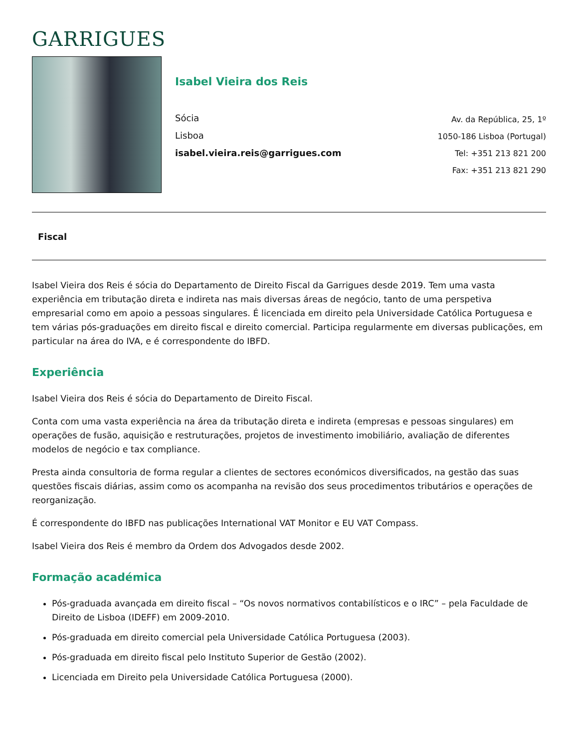GARRIGUES
Isabel Vieira dos Reis
Sócia
Lisboa
isabel.vieira.reis@garrigues.com
Av. da República, 25, 1º
1050-186 Lisboa (Portugal)
Tel: +351 213 821 200
Fax: +351 213 821 290
Fiscal
Isabel Vieira dos Reis é sócia do Departamento de Direito Fiscal da Garrigues desde 2019. Tem uma vasta experiência em tributação direta e indireta nas mais diversas áreas de negócio, tanto de uma perspetiva empresarial como em apoio a pessoas singulares. É licenciada em direito pela Universidade Católica Portuguesa e tem várias pós-graduações em direito fiscal e direito comercial. Participa regularmente em diversas publicações, em particular na área do IVA, e é correspondente do IBFD.
Experiência
Isabel Vieira dos Reis é sócia do Departamento de Direito Fiscal.
Conta com uma vasta experiência na área da tributação direta e indireta (empresas e pessoas singulares) em operações de fusão, aquisição e restruturações, projetos de investimento imobiliário, avaliação de diferentes modelos de negócio e tax compliance.
Presta ainda consultoria de forma regular a clientes de sectores económicos diversificados, na gestão das suas questões fiscais diárias, assim como os acompanha na revisão dos seus procedimentos tributários e operações de reorganização.
É correspondente do IBFD nas publicações International VAT Monitor e EU VAT Compass.
Isabel Vieira dos Reis é membro da Ordem dos Advogados desde 2002.
Formação académica
Pós-graduada avançada em direito fiscal – “Os novos normativos contabilísticos e o IRC” – pela Faculdade de Direito de Lisboa (IDEFF) em 2009-2010.
Pós-graduada em direito comercial pela Universidade Católica Portuguesa (2003).
Pós-graduada em direito fiscal pelo Instituto Superior de Gestão (2002).
Licenciada em Direito pela Universidade Católica Portuguesa (2000).